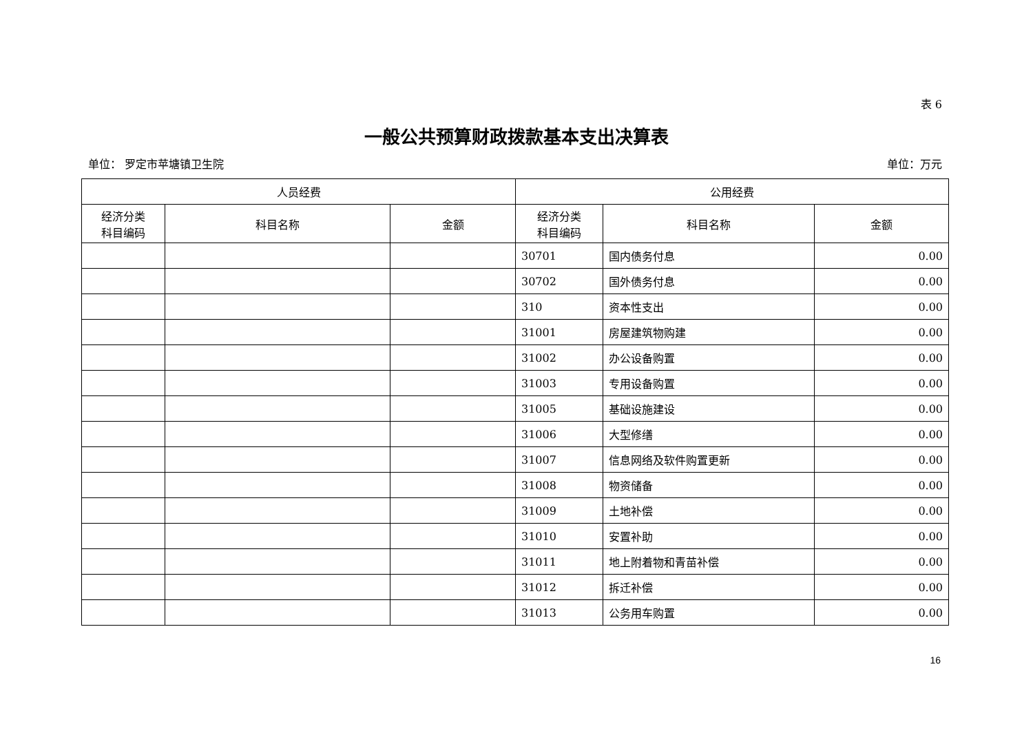表 6
一般公共预算财政拨款基本支出决算表
单位： 罗定市苹塘镇卫生院 单位：万元
| 人员经费 | | | 公用经费 | | |
| --- | --- | --- | --- | --- | --- |
| 经济分类 科目编码 | 科目名称 | 金额 | 经济分类 科目编码 | 科目名称 | 金额 |
| | | | 30701 | 国内债务付息 | 0.00 |
| | | | 30702 | 国外债务付息 | 0.00 |
| | | | 310 | 资本性支出 | 0.00 |
| | | | 31001 | 房屋建筑物购建 | 0.00 |
| | | | 31002 | 办公设备购置 | 0.00 |
| | | | 31003 | 专用设备购置 | 0.00 |
| | | | 31005 | 基础设施建设 | 0.00 |
| | | | 31006 | 大型修缮 | 0.00 |
| | | | 31007 | 信息网络及软件购置更新 | 0.00 |
| | | | 31008 | 物资储备 | 0.00 |
| | | | 31009 | 土地补偿 | 0.00 |
| | | | 31010 | 安置补助 | 0.00 |
| | | | 31011 | 地上附着物和青苗补偿 | 0.00 |
| | | | 31012 | 拆迁补偿 | 0.00 |
| | | | 31013 | 公务用车购置 | 0.00 |
16